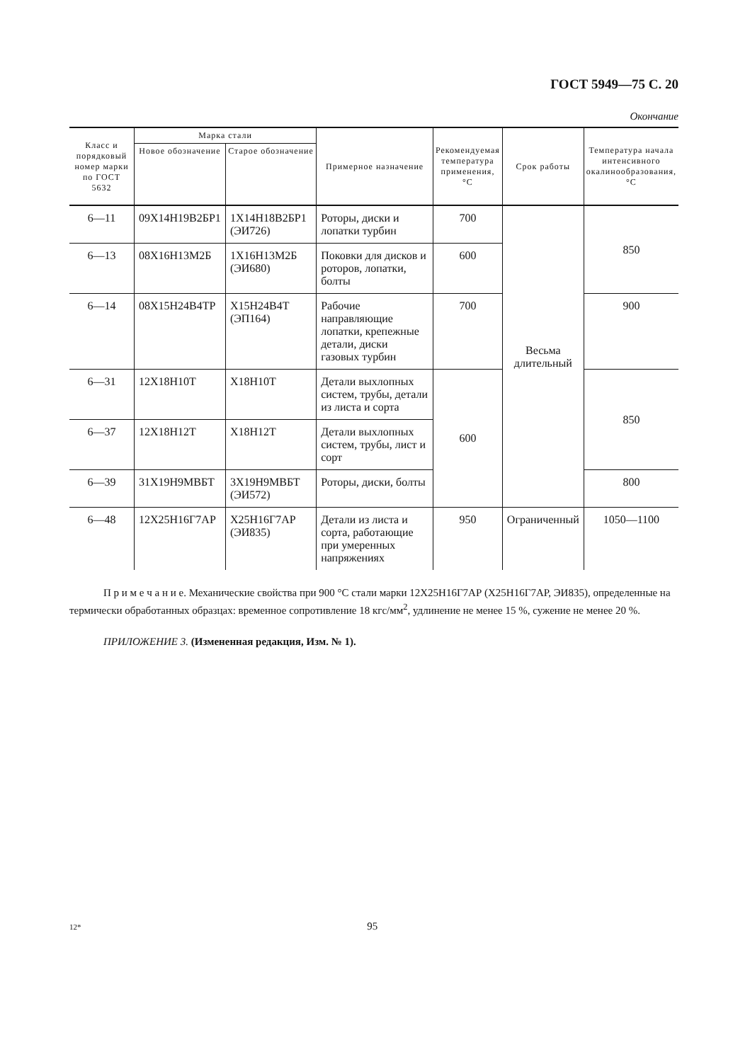ГОСТ 5949—75 С. 20
Окончание
| Класс и порядковый номер марки по ГОСТ 5632 | Марка стали | | Примерное назначение | Рекомендуемая температура применения, °С | Срок работы | Температура начала интенсивного окалинообразования, °С |
| --- | --- | --- | --- | --- | --- | --- |
| | Новое обозначение | Старое обозначение | | | | |
| 6—11 | 09Х14Н19В2БР1 | 1Х14Н18В2БР1 (ЭИ726) | Роторы, диски и лопатки турбин | 700 | Весьма длительный | 850 |
| 6—13 | 08Х16Н13М2Б | 1Х16Н13М2Б (ЭИ680) | Поковки для дисков и роторов, лопатки, болты | 600 | | |
| 6—14 | 08Х15Н24В4ТР | Х15Н24В4Т (ЭП164) | Рабочие направляющие лопатки, крепежные детали, диски газовых турбин | 700 | | 900 |
| 6—31 | 12Х18Н10Т | Х18Н10Т | Детали выхлопных систем, трубы, детали из листа и сорта | 600 | | 850 |
| 6—37 | 12Х18Н12Т | Х18Н12Т | Детали выхлопных систем, трубы, лист и сорт | | | |
| 6—39 | 31Х19Н9МВБТ | 3Х19Н9МВБТ (ЭИ572) | Роторы, диски, болты | | | 800 |
| 6—48 | 12Х25Н16Г7АР | Х25Н16Г7АР (ЭИ835) | Детали из листа и сорта, работающие при умеренных напряжениях | 950 | Ограниченный | 1050—1100 |
П р и м е ч а н и е. Механические свойства при 900 °С стали марки 12Х25Н16Г7АР (Х25Н16Г7АР, ЭИ835), определенные на термически обработанных образцах: временное сопротивление 18 кгс/мм<sup>2</sup>, удлинение не менее 15 %, сужение не менее 20 %.
ПРИЛОЖЕНИЕ 3. (Измененная редакция, Изм. № 1).
12* 95